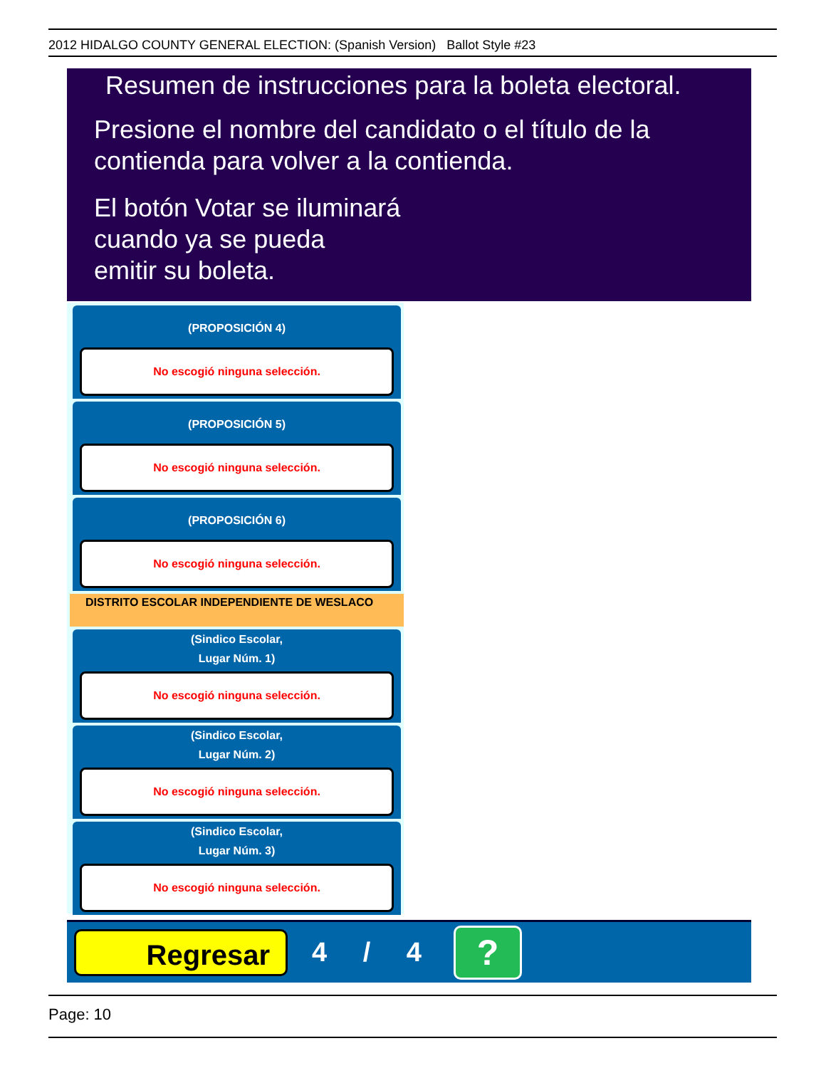2012 HIDALGO COUNTY GENERAL ELECTION: (Spanish Version) Ballot Style #23
Resumen de instrucciones para la boleta electoral.
Presione el nombre del candidato o el título de la
contienda para volver a la contienda.
El botón Votar se iluminará
cuando ya se pueda
emitir su boleta.
(PROPOSICIÓN 4)
No escogió ninguna selección.
(PROPOSICIÓN 5)
No escogió ninguna selección.
(PROPOSICIÓN 6)
No escogió ninguna selección.
DISTRITO ESCOLAR INDEPENDIENTE DE WESLACO
(Sindico Escolar,
Lugar Núm. 1)
No escogió ninguna selección.
(Sindico Escolar,
Lugar Núm. 2)
No escogió ninguna selección.
(Sindico Escolar,
Lugar Núm. 3)
No escogió ninguna selección.
Regresar
4 / 4
?
Page: 10